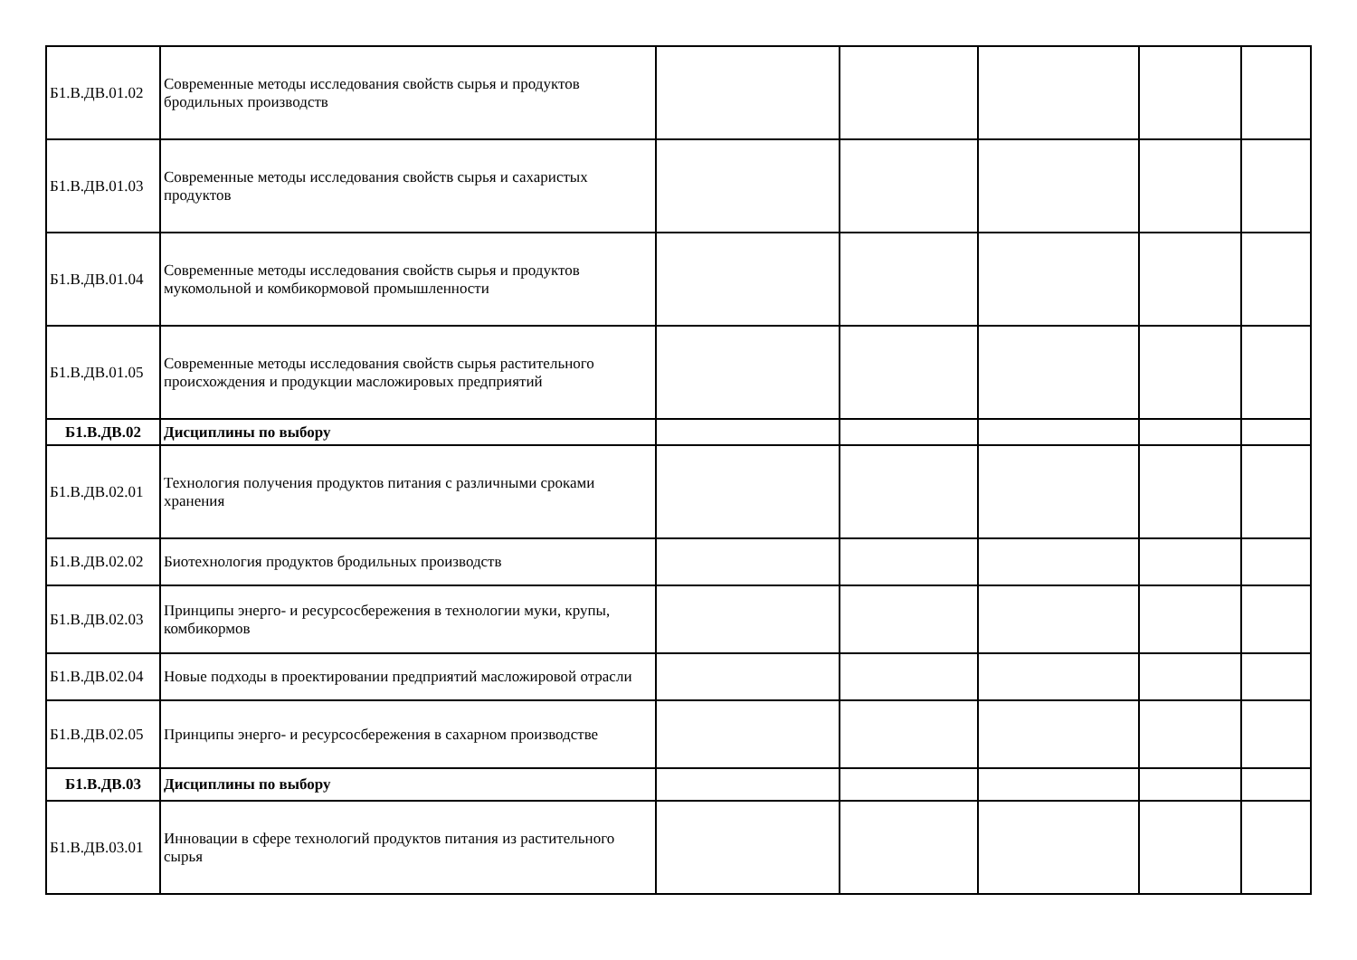| Б1.В.ДВ.01.02 | Современные методы исследования свойств сырья и продуктов бродильных производств | | | | | |
| Б1.В.ДВ.01.03 | Современные методы исследования свойств сырья и сахаристых продуктов | | | | | |
| Б1.В.ДВ.01.04 | Современные методы исследования свойств сырья и продуктов мукомольной и комбикормовой промышленности | | | | | |
| Б1.В.ДВ.01.05 | Современные методы исследования свойств сырья растительного происхождения и продукции масложировых предприятий | | | | | |
| Б1.В.ДВ.02 | Дисциплины по выбору | | | | | |
| Б1.В.ДВ.02.01 | Технология получения продуктов питания с различными сроками хранения | | | | | |
| Б1.В.ДВ.02.02 | Биотехнология продуктов бродильных производств | | | | | |
| Б1.В.ДВ.02.03 | Принципы энерго- и ресурсосбережения в технологии муки, крупы, комбикормов | | | | | |
| Б1.В.ДВ.02.04 | Новые подходы в проектировании предприятий масложировой отрасли | | | | | |
| Б1.В.ДВ.02.05 | Принципы энерго- и ресурсосбережения в сахарном производстве | | | | | |
| Б1.В.ДВ.03 | Дисциплины по выбору | | | | | |
| Б1.В.ДВ.03.01 | Инновации в сфере технологий продуктов питания из растительного сырья | | | | | |